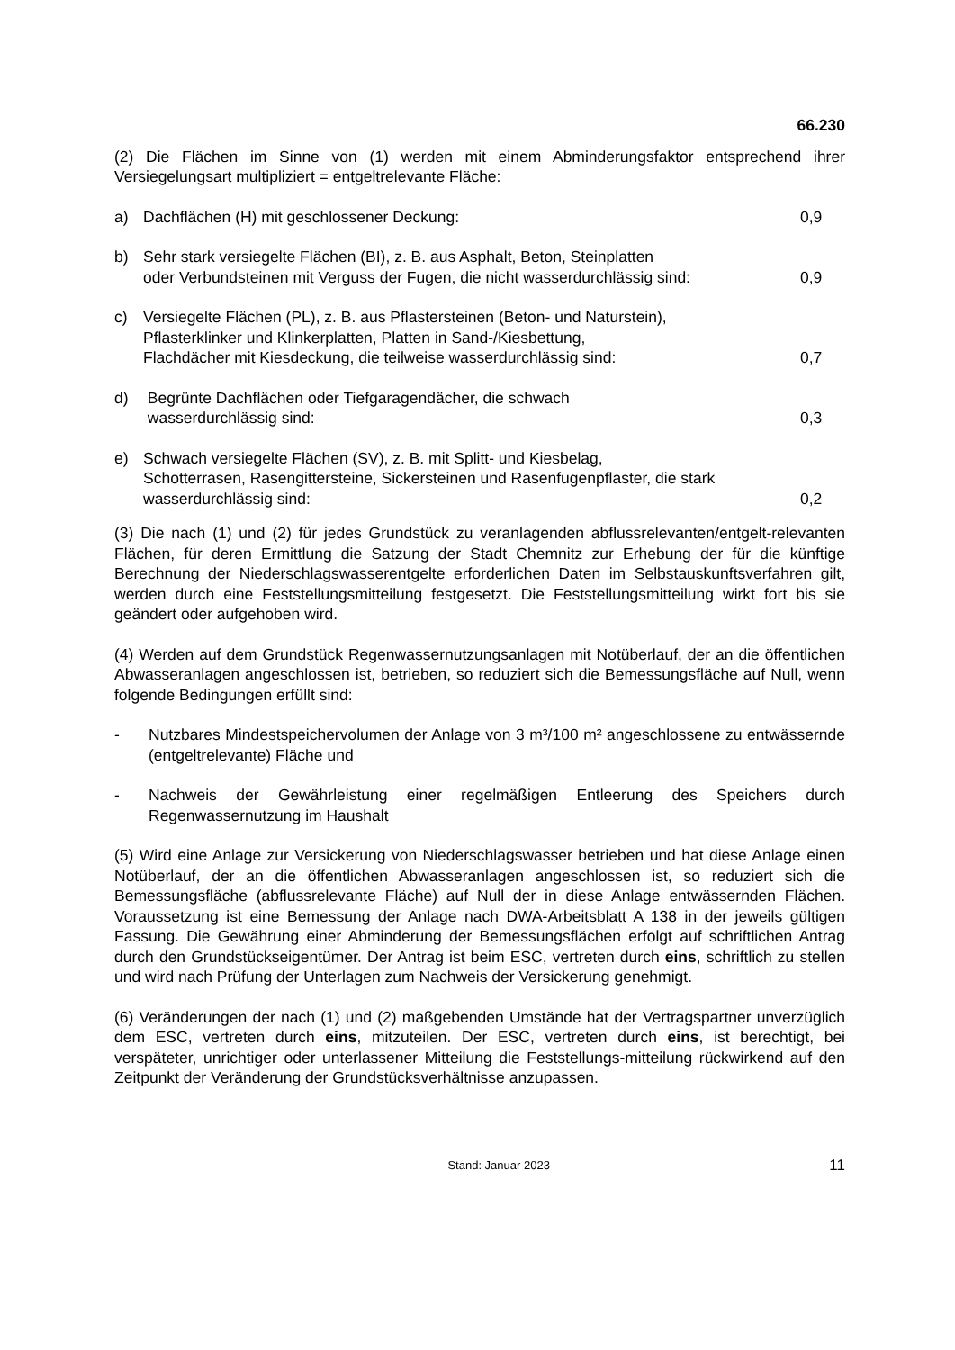66.230
(2) Die Flächen im Sinne von (1) werden mit einem Abminderungsfaktor entsprechend ihrer Versiegelungsart multipliziert = entgeltrelevante Fläche:
a) Dachflächen (H) mit geschlossener Deckung: 0,9
b) Sehr stark versiegelte Flächen (BI), z. B. aus Asphalt, Beton, Steinplatten
oder Verbundsteinen mit Verguss der Fugen, die nicht wasserdurchlässig sind: 0,9
c) Versiegelte Flächen (PL), z. B. aus Pflastersteinen (Beton- und Naturstein),
Pflasterklinker und Klinkerplatten, Platten in Sand-/Kiesbettung,
Flachdächer mit Kiesdeckung, die teilweise wasserdurchlässig sind: 0,7
d) Begrünte Dachflächen oder Tiefgaragendächer, die schwach
wasserdurchlässig sind: 0,3
e) Schwach versiegelte Flächen (SV), z. B. mit Splitt- und Kiesbelag,
Schotterrasen, Rasengittersteine, Sickersteinen und Rasenfugenpflaster, die stark
wasserdurchlässig sind: 0,2
(3) Die nach (1) und (2) für jedes Grundstück zu veranlagenden abflussrelevanten/entgelt-relevanten Flächen, für deren Ermittlung die Satzung der Stadt Chemnitz zur Erhebung der für die künftige Berechnung der Niederschlagswasserentgelte erforderlichen Daten im Selbstauskunftsverfahren gilt, werden durch eine Feststellungsmitteilung festgesetzt. Die Feststellungsmitteilung wirkt fort bis sie geändert oder aufgehoben wird.
(4) Werden auf dem Grundstück Regenwassernutzungsanlagen mit Notüberlauf, der an die öffentlichen Abwasseranlagen angeschlossen ist, betrieben, so reduziert sich die Bemessungsfläche auf Null, wenn folgende Bedingungen erfüllt sind:
- Nutzbares Mindestspeichervolumen der Anlage von 3 m³/100 m² angeschlossene zu entwässernde (entgeltrelevante) Fläche und
- Nachweis der Gewährleistung einer regelmäßigen Entleerung des Speichers durch Regenwassernutzung im Haushalt
(5) Wird eine Anlage zur Versickerung von Niederschlagswasser betrieben und hat diese Anlage einen Notüberlauf, der an die öffentlichen Abwasseranlagen angeschlossen ist, so reduziert sich die Bemessungsfläche (abflussrelevante Fläche) auf Null der in diese Anlage entwässernden Flächen. Voraussetzung ist eine Bemessung der Anlage nach DWA-Arbeitsblatt A 138 in der jeweils gültigen Fassung. Die Gewährung einer Abminderung der Bemessungsflächen erfolgt auf schriftlichen Antrag durch den Grundstückseigentümer. Der Antrag ist beim ESC, vertreten durch eins, schriftlich zu stellen und wird nach Prüfung der Unterlagen zum Nachweis der Versickerung genehmigt.
(6) Veränderungen der nach (1) und (2) maßgebenden Umstände hat der Vertragspartner unverzüglich dem ESC, vertreten durch eins, mitzuteilen. Der ESC, vertreten durch eins, ist berechtigt, bei verspäteter, unrichtiger oder unterlassener Mitteilung die Feststellungs-mitteilung rückwirkend auf den Zeitpunkt der Veränderung der Grundstücksverhältnisse anzupassen.
Stand: Januar 2023 11